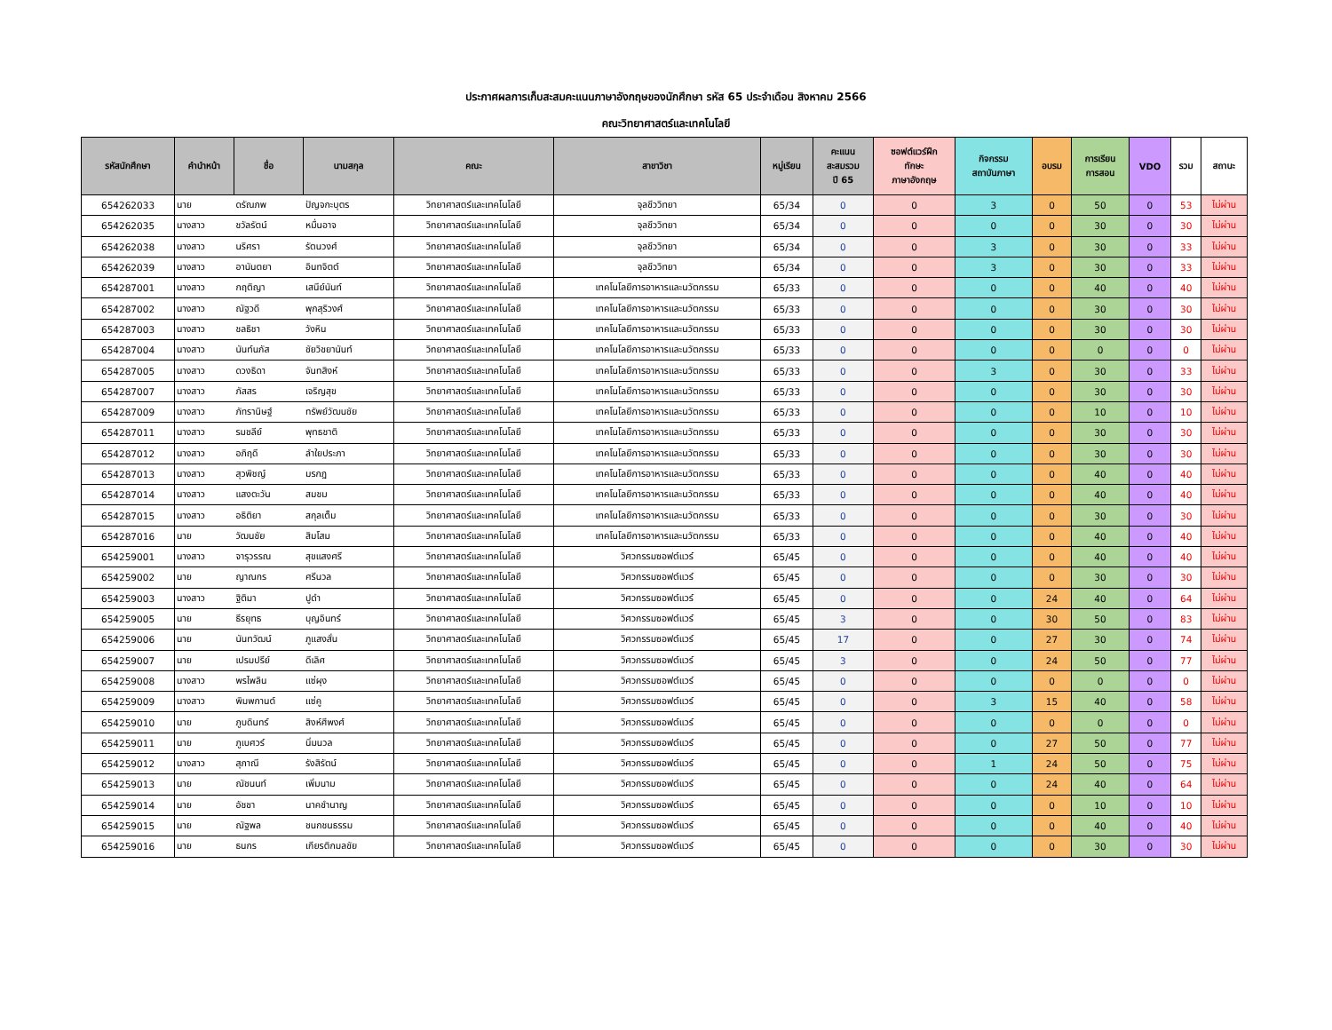ประกาศผลการเก็บสะสมคะแนนภาษาอังกฤษของนักศึกษา รหัส 65 ประจำเดือน สิงหาคม 2566
คณะวิทยาศาสตร์และเทคโนโลยี
| รหัสนักศึกษา | คำนำหน้า | ชื่อ | นามสกุล | คณะ | สาขาวิชา | หมู่เรียน | คะแนน สะสมรวม ปี 65 | ซอฟต์แวร์ฝึก ทักษะ ภาษาอังกฤษ | กิจกรรม สถาบันภาษา | อบรม | การเรียน การสอน | VDO | รวม | สถานะ |
| --- | --- | --- | --- | --- | --- | --- | --- | --- | --- | --- | --- | --- | --- | --- |
| 654262033 | นาย | ดรัณภพ | ปัญจกะบุตร | วิทยาศาสตร์และเทคโนโลยี | จุลชีววิทยา | 65/34 | 0 | 0 | 3 | 0 | 50 | 0 | 53 | ไม่ผ่าน |
| 654262035 | นางสาว | ชวัลรัตน์ | หมื่นอาจ | วิทยาศาสตร์และเทคโนโลยี | จุลชีววิทยา | 65/34 | 0 | 0 | 0 | 0 | 30 | 0 | 30 | ไม่ผ่าน |
| 654262038 | นางสาว | นริศรา | รัตนวงศ์ | วิทยาศาสตร์และเทคโนโลยี | จุลชีววิทยา | 65/34 | 0 | 0 | 3 | 0 | 30 | 0 | 33 | ไม่ผ่าน |
| 654262039 | นางสาว | อานันตยา | อินทจิตต์ | วิทยาศาสตร์และเทคโนโลยี | จุลชีววิทยา | 65/34 | 0 | 0 | 3 | 0 | 30 | 0 | 33 | ไม่ผ่าน |
| 654287001 | นางสาว | กฤติญา | เสนีย์นันท์ | วิทยาศาสตร์และเทคโนโลยี | เทคโนโลยีการอาหารและนวัตกรรม | 65/33 | 0 | 0 | 0 | 0 | 40 | 0 | 40 | ไม่ผ่าน |
| 654287002 | นางสาว | ณัฐวดี | พุกสุริวงศ์ | วิทยาศาสตร์และเทคโนโลยี | เทคโนโลยีการอาหารและนวัตกรรม | 65/33 | 0 | 0 | 0 | 0 | 30 | 0 | 30 | ไม่ผ่าน |
| 654287003 | นางสาว | ชลธิชา | วังหิน | วิทยาศาสตร์และเทคโนโลยี | เทคโนโลยีการอาหารและนวัตกรรม | 65/33 | 0 | 0 | 0 | 0 | 30 | 0 | 30 | ไม่ผ่าน |
| 654287004 | นางสาว | นันท์นภัส | ชัยวิชยานันท์ | วิทยาศาสตร์และเทคโนโลยี | เทคโนโลยีการอาหารและนวัตกรรม | 65/33 | 0 | 0 | 0 | 0 | 0 | 0 | 0 | ไม่ผ่าน |
| 654287005 | นางสาว | ดวงธิดา | จันทสิงห์ | วิทยาศาสตร์และเทคโนโลยี | เทคโนโลยีการอาหารและนวัตกรรม | 65/33 | 0 | 0 | 3 | 0 | 30 | 0 | 33 | ไม่ผ่าน |
| 654287007 | นางสาว | ภัสสร | เจริญสุข | วิทยาศาสตร์และเทคโนโลยี | เทคโนโลยีการอาหารและนวัตกรรม | 65/33 | 0 | 0 | 0 | 0 | 30 | 0 | 30 | ไม่ผ่าน |
| 654287009 | นางสาว | ภัทรานิษฐ์ | ทรัพย์วัฒนชัย | วิทยาศาสตร์และเทคโนโลยี | เทคโนโลยีการอาหารและนวัตกรรม | 65/33 | 0 | 0 | 0 | 0 | 10 | 0 | 10 | ไม่ผ่าน |
| 654287011 | นางสาว | รมชลีย์ | พุทธชาติ | วิทยาศาสตร์และเทคโนโลยี | เทคโนโลยีการอาหารและนวัตกรรม | 65/33 | 0 | 0 | 0 | 0 | 30 | 0 | 30 | ไม่ผ่าน |
| 654287012 | นางสาว | อภิฤดี | ลำใยประภา | วิทยาศาสตร์และเทคโนโลยี | เทคโนโลยีการอาหารและนวัตกรรม | 65/33 | 0 | 0 | 0 | 0 | 30 | 0 | 30 | ไม่ผ่าน |
| 654287013 | นางสาว | สุวพิชญ์ | มรกฎ | วิทยาศาสตร์และเทคโนโลยี | เทคโนโลยีการอาหารและนวัตกรรม | 65/33 | 0 | 0 | 0 | 0 | 40 | 0 | 40 | ไม่ผ่าน |
| 654287014 | นางสาว | แสงตะวัน | สมชม | วิทยาศาสตร์และเทคโนโลยี | เทคโนโลยีการอาหารและนวัตกรรม | 65/33 | 0 | 0 | 0 | 0 | 40 | 0 | 40 | ไม่ผ่าน |
| 654287015 | นางสาว | อธิติยา | สกุลเต็ม | วิทยาศาสตร์และเทคโนโลยี | เทคโนโลยีการอาหารและนวัตกรรม | 65/33 | 0 | 0 | 0 | 0 | 30 | 0 | 30 | ไม่ผ่าน |
| 654287016 | นาย | วัฒนชัย | สิมโสม | วิทยาศาสตร์และเทคโนโลยี | เทคโนโลยีการอาหารและนวัตกรรม | 65/33 | 0 | 0 | 0 | 0 | 40 | 0 | 40 | ไม่ผ่าน |
| 654259001 | นางสาว | จารุวรรณ | สุขแสงศรี | วิทยาศาสตร์และเทคโนโลยี | วิศวกรรมซอฟต์แวร์ | 65/45 | 0 | 0 | 0 | 0 | 40 | 0 | 40 | ไม่ผ่าน |
| 654259002 | นาย | ญาณกร | ศรีนวล | วิทยาศาสตร์และเทคโนโลยี | วิศวกรรมซอฟต์แวร์ | 65/45 | 0 | 0 | 0 | 0 | 30 | 0 | 30 | ไม่ผ่าน |
| 654259003 | นางสาว | ฐิติมา | ปูดำ | วิทยาศาสตร์และเทคโนโลยี | วิศวกรรมซอฟต์แวร์ | 65/45 | 0 | 0 | 0 | 24 | 40 | 0 | 64 | ไม่ผ่าน |
| 654259005 | นาย | ธีรยุทธ | บุญอินทร์ | วิทยาศาสตร์และเทคโนโลยี | วิศวกรรมซอฟต์แวร์ | 65/45 | 3 | 0 | 0 | 30 | 50 | 0 | 83 | ไม่ผ่าน |
| 654259006 | นาย | นันทวัฒน์ | ภูแสงสั่น | วิทยาศาสตร์และเทคโนโลยี | วิศวกรรมซอฟต์แวร์ | 65/45 | 17 | 0 | 0 | 27 | 30 | 0 | 74 | ไม่ผ่าน |
| 654259007 | นาย | เปรมปรีย์ | ดีเลิศ | วิทยาศาสตร์และเทคโนโลยี | วิศวกรรมซอฟต์แวร์ | 65/45 | 3 | 0 | 0 | 24 | 50 | 0 | 77 | ไม่ผ่าน |
| 654259008 | นางสาว | พรไพลิน | แซ่ผุง | วิทยาศาสตร์และเทคโนโลยี | วิศวกรรมซอฟต์แวร์ | 65/45 | 0 | 0 | 0 | 0 | 0 | 0 | 0 | ไม่ผ่าน |
| 654259009 | นางสาว | พิมพกานต์ | แซ่คู | วิทยาศาสตร์และเทคโนโลยี | วิศวกรรมซอฟต์แวร์ | 65/45 | 0 | 0 | 3 | 15 | 40 | 0 | 58 | ไม่ผ่าน |
| 654259010 | นาย | ภูบดินทร์ | สิงห์ศีพงศ์ | วิทยาศาสตร์และเทคโนโลยี | วิศวกรรมซอฟต์แวร์ | 65/45 | 0 | 0 | 0 | 0 | 0 | 0 | 0 | ไม่ผ่าน |
| 654259011 | นาย | ภูเบศวร์ | นิ่มนวล | วิทยาศาสตร์และเทคโนโลยี | วิศวกรรมซอฟต์แวร์ | 65/45 | 0 | 0 | 0 | 27 | 50 | 0 | 77 | ไม่ผ่าน |
| 654259012 | นางสาว | สุภาณี | รังสิรัตน์ | วิทยาศาสตร์และเทคโนโลยี | วิศวกรรมซอฟต์แวร์ | 65/45 | 0 | 0 | 1 | 24 | 50 | 0 | 75 | ไม่ผ่าน |
| 654259013 | นาย | ณัชนนท์ | เพิ่มนาม | วิทยาศาสตร์และเทคโนโลยี | วิศวกรรมซอฟต์แวร์ | 65/45 | 0 | 0 | 0 | 24 | 40 | 0 | 64 | ไม่ผ่าน |
| 654259014 | นาย | อัชชา | นาคชำนาญ | วิทยาศาสตร์และเทคโนโลยี | วิศวกรรมซอฟต์แวร์ | 65/45 | 0 | 0 | 0 | 0 | 10 | 0 | 10 | ไม่ผ่าน |
| 654259015 | นาย | ณัฐพล | ชนกชนธรรม | วิทยาศาสตร์และเทคโนโลยี | วิศวกรรมซอฟต์แวร์ | 65/45 | 0 | 0 | 0 | 0 | 40 | 0 | 40 | ไม่ผ่าน |
| 654259016 | นาย | ธนกร | เกียรติกมลชัย | วิทยาศาสตร์และเทคโนโลยี | วิศวกรรมซอฟต์แวร์ | 65/45 | 0 | 0 | 0 | 0 | 30 | 0 | 30 | ไม่ผ่าน |